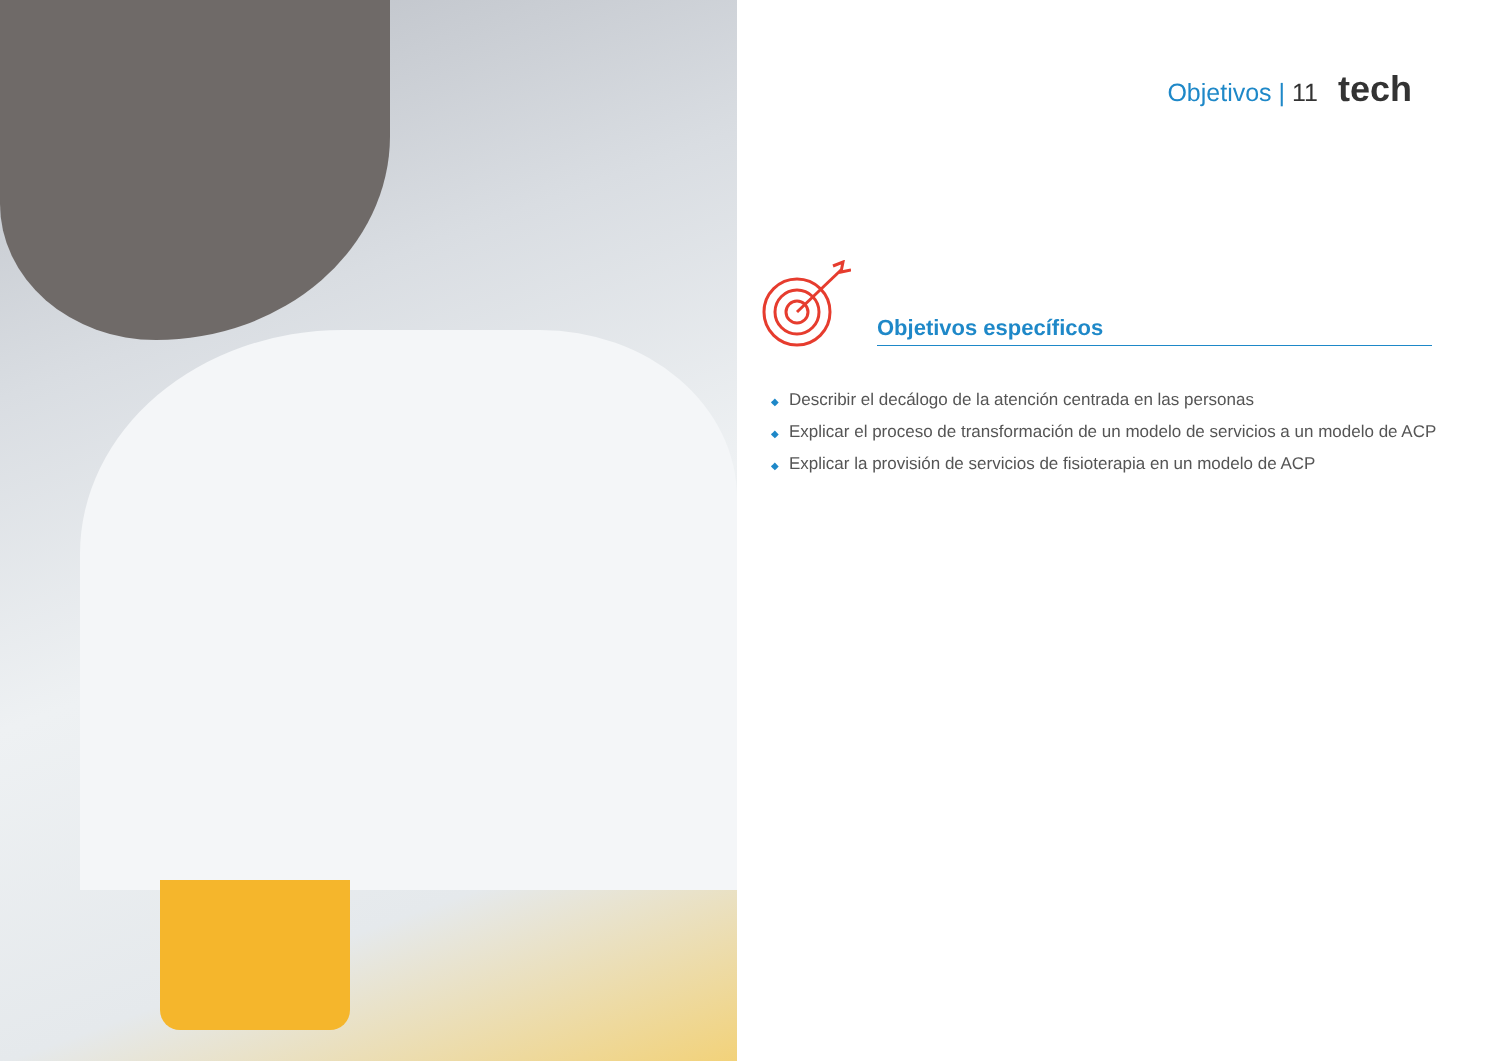Objetivos | 11 tech
Objetivos específicos
◆ Describir el decálogo de la atención centrada en las personas
◆ Explicar el proceso de transformación de un modelo de servicios a un modelo de ACP
◆ Explicar la provisión de servicios de fisioterapia en un modelo de ACP